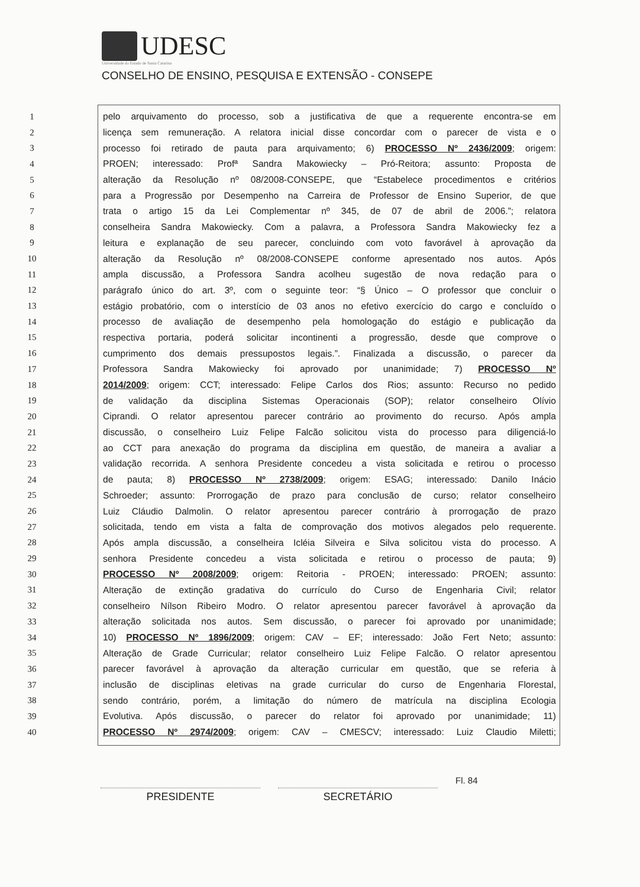UDESC
Universidade do Estado de Santa Catarina
CONSELHO DE ENSINO, PESQUISA E EXTENSÃO - CONSEPE
1 pelo arquivamento do processo, sob a justificativa de que a requerente encontra-se em
2 licença sem remuneração. A relatora inicial disse concordar com o parecer de vista e o
3 processo foi retirado de pauta para arquivamento; 6) PROCESSO Nº 2436/2009; origem:
4 PROEN; interessado: Profª Sandra Makowiecky – Pró-Reitora; assunto: Proposta de
5 alteração da Resolução nº 08/2008-CONSEPE, que “Estabelece procedimentos e critérios
6 para a Progressão por Desempenho na Carreira de Professor de Ensino Superior, de que
7 trata o artigo 15 da Lei Complementar nº 345, de 07 de abril de 2006.”; relatora
8 conselheira Sandra Makowiecky. Com a palavra, a Professora Sandra Makowiecky fez a
9 leitura e explanação de seu parecer, concluindo com voto favorável à aprovação da
10 alteração da Resolução nº 08/2008-CONSEPE conforme apresentado nos autos. Após
11 ampla discussão, a Professora Sandra acolheu sugestão de nova redação para o
12 parágrafo único do art. 3º, com o seguinte teor: “§ Único – O professor que concluir o
13 estágio probatório, com o interstício de 03 anos no efetivo exercício do cargo e concluído o
14 processo de avaliação de desempenho pela homologação do estágio e publicação da
15 respectiva portaria, poderá solicitar incontinenti a progressão, desde que comprove o
16 cumprimento dos demais pressupostos legais.”. Finalizada a discussão, o parecer da
17 Professora Sandra Makowiecky foi aprovado por unanimidade; 7) PROCESSO Nº
18 2014/2009; origem: CCT; interessado: Felipe Carlos dos Rios; assunto: Recurso no pedido
19 de validação da disciplina Sistemas Operacionais (SOP); relator conselheiro Olívio
20 Ciprandi. O relator apresentou parecer contrário ao provimento do recurso. Após ampla
21 discussão, o conselheiro Luiz Felipe Falcão solicitou vista do processo para diligenciá-lo
22 ao CCT para anexação do programa da disciplina em questão, de maneira a avaliar a
23 validação recorrida. A senhora Presidente concedeu a vista solicitada e retirou o processo
24 de pauta; 8) PROCESSO Nº 2738/2009; origem: ESAG; interessado: Danilo Inácio
25 Schroeder; assunto: Prorrogação de prazo para conclusão de curso; relator conselheiro
26 Luiz Cláudio Dalmolin. O relator apresentou parecer contrário à prorrogação de prazo
27 solicitada, tendo em vista a falta de comprovação dos motivos alegados pelo requerente.
28 Após ampla discussão, a conselheira Icléia Silveira e Silva solicitou vista do processo. A
29 senhora Presidente concedeu a vista solicitada e retirou o processo de pauta; 9)
30 PROCESSO Nº 2008/2009; origem: Reitoria - PROEN; interessado: PROEN; assunto:
31 Alteração de extinção gradativa do currículo do Curso de Engenharia Civil; relator
32 conselheiro Nílson Ribeiro Modro. O relator apresentou parecer favorável à aprovação da
33 alteração solicitada nos autos. Sem discussão, o parecer foi aprovado por unanimidade;
34 10) PROCESSO Nº 1896/2009; origem: CAV – EF; interessado: João Fert Neto; assunto:
35 Alteração de Grade Curricular; relator conselheiro Luiz Felipe Falcão. O relator apresentou
36 parecer favorável à aprovação da alteração curricular em questão, que se referia à
37 inclusão de disciplinas eletivas na grade curricular do curso de Engenharia Florestal,
38 sendo contrário, porém, a limitação do número de matrícula na disciplina Ecologia
39 Evolutiva. Após discussão, o parecer do relator foi aprovado por unanimidade; 11)
40 PROCESSO Nº 2974/2009; origem: CAV – CMESCV; interessado: Luiz Claudio Miletti;
PRESIDENTE
SECRETÁRIO
Fl. 84